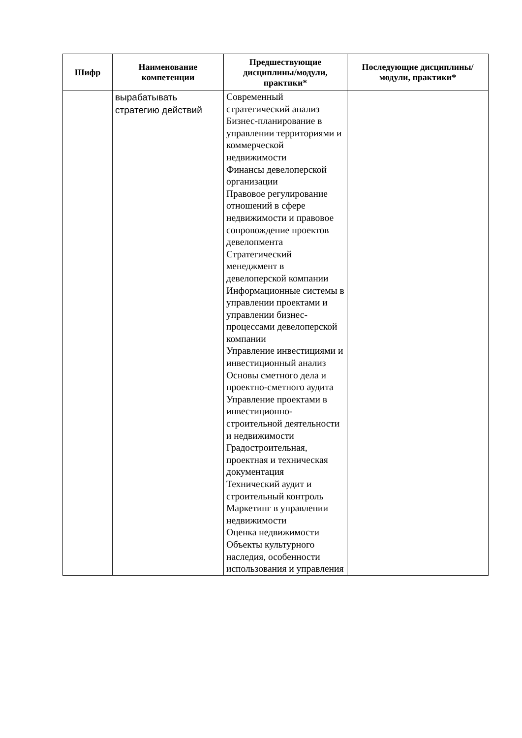| Шифр | Наименование компетенции | Предшествующие дисциплины/модули, практики* | Последующие дисциплины/модули, практики* |
| --- | --- | --- | --- |
| | вырабатывать стратегию действий | Современный стратегический анализ Бизнес-планирование в управлении территориями и коммерческой недвижимости Финансы девелоперской организации Правовое регулирование отношений в сфере недвижимости и правовое сопровождение проектов девелопмента Стратегический менеджмент в девелоперской компании Информационные системы в управлении проектами и управлении бизнес-процессами девелоперской компании Управление инвестициями и инвестиционный анализ Основы сметного дела и проектно-сметного аудита Управление проектами в инвестиционно-строительной деятельности и недвижимости Градостроительная, проектная и техническая документация Технический аудит и строительный контроль Маркетинг в управлении недвижимости Оценка недвижимости Объекты культурного наследия, особенности использования и управления | |